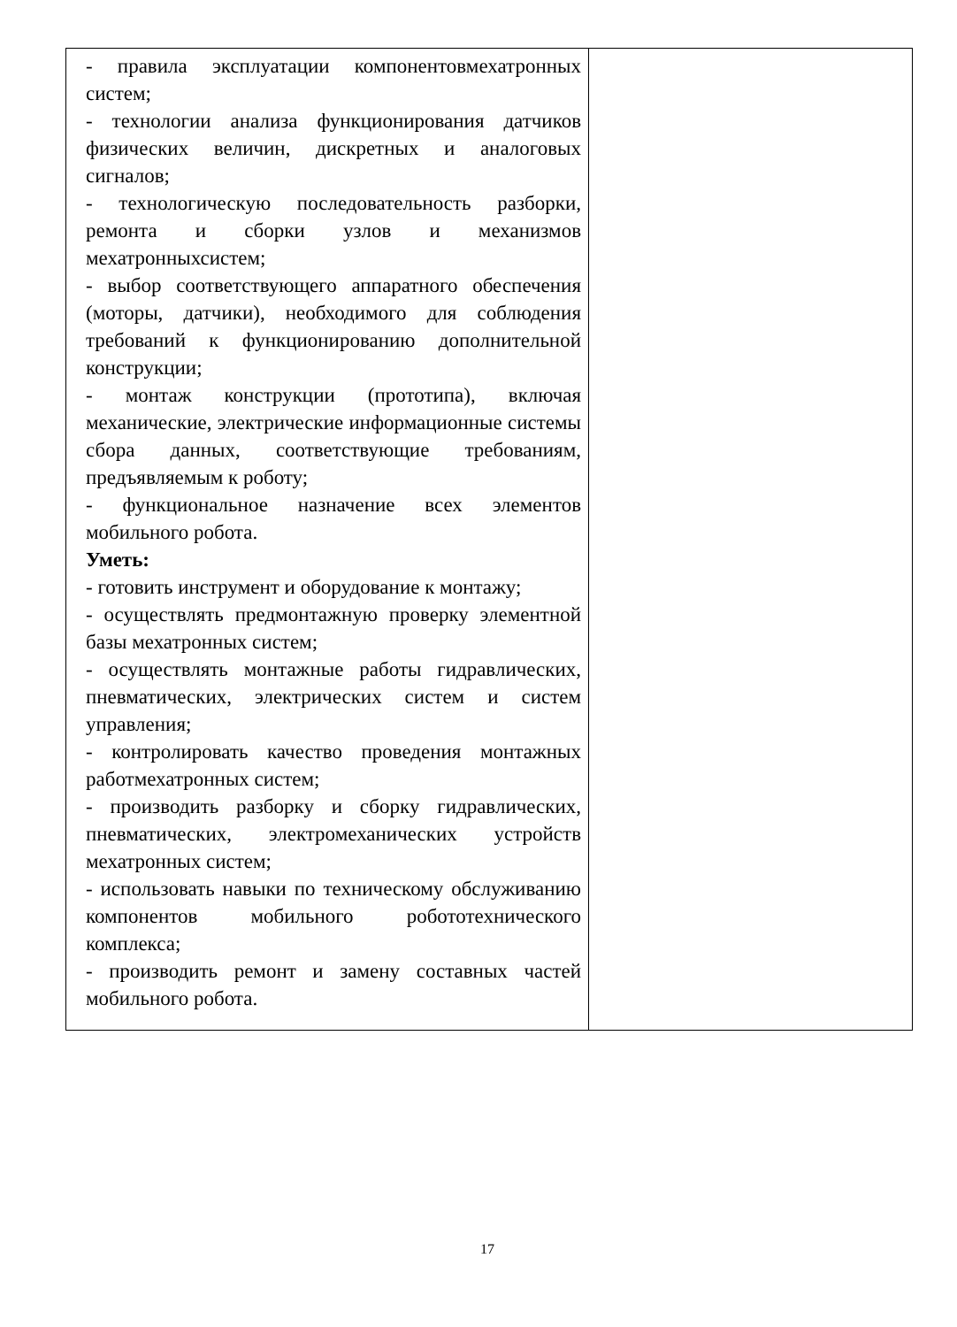| - правила эксплуатации компонентовмехатронных систем; - технологии анализа функционирования датчиков физических величин, дискретных и аналоговых сигналов; - технологическую последовательность разборки, ремонта и сборки узлов и механизмов мехатронныхсистем; - выбор соответствующего аппаратного обеспечения (моторы, датчики), необходимого для соблюдения требований к функционированию дополнительной конструкции; - монтаж конструкции (прототипа), включая механические, электрические информационные системы сбора данных, соответствующие требованиям, предъявляемым к роботу; - функциональное назначение всех элементов мобильного робота. Уметь: - готовить инструмент и оборудование к монтажу; - осуществлять предмонтажную проверку элементной базы мехатронных систем; - осуществлять монтажные работы гидравлических, пневматических, электрических систем и систем управления; - контролировать качество проведения монтажных работмехатронных систем; - производить разборку и сборку гидравлических, пневматических, электромеханических устройств мехатронных систем; - использовать навыки по техническому обслуживанию компонентов мобильного робототехнического комплекса; - производить ремонт и замену составных частей мобильного робота. | |
17